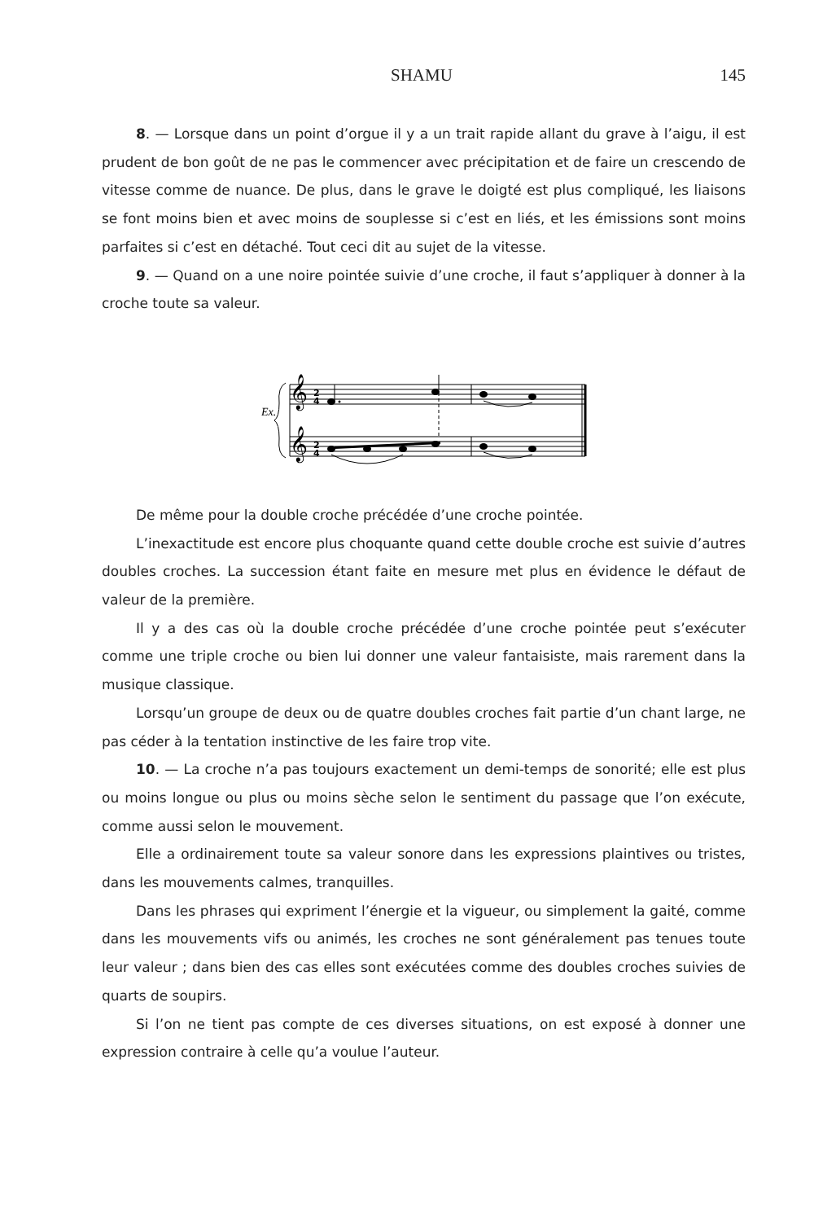SHAMU 145
8. — Lorsque dans un point d’orgue il y a un trait rapide allant du grave à l’aigu, il est prudent de bon goût de ne pas le commencer avec précipitation et de faire un crescendo de vitesse comme de nuance. De plus, dans le grave le doigté est plus compliqué, les liaisons se font moins bien et avec moins de souplesse si c’est en liés, et les émissions sont moins parfaites si c’est en détaché. Tout ceci dit au sujet de la vitesse.
9. — Quand on a une noire pointée suivie d’une croche, il faut s’appliquer à donner à la croche toute sa valeur.
Ex.
𝄞
𝄞
2
4
2
4
De même pour la double croche précédée d’une croche pointée.
L’inexactitude est encore plus choquante quand cette double croche est suivie d’autres doubles croches. La succession étant faite en mesure met plus en évidence le défaut de valeur de la première.
Il y a des cas où la double croche précédée d’une croche pointée peut s’exécuter comme une triple croche ou bien lui donner une valeur fantaisiste, mais rarement dans la musique classique.
Lorsqu’un groupe de deux ou de quatre doubles croches fait partie d’un chant large, ne pas céder à la tentation instinctive de les faire trop vite.
10. — La croche n’a pas toujours exactement un demi-temps de sonorité; elle est plus ou moins longue ou plus ou moins sèche selon le sentiment du passage que l’on exécute, comme aussi selon le mouvement.
Elle a ordinairement toute sa valeur sonore dans les expressions plaintives ou tristes, dans les mouvements calmes, tranquilles.
Dans les phrases qui expriment l’énergie et la vigueur, ou simplement la gaité, comme dans les mouvements vifs ou animés, les croches ne sont généralement pas tenues toute leur valeur ; dans bien des cas elles sont exécutées comme des doubles croches suivies de quarts de soupirs.
Si l’on ne tient pas compte de ces diverses situations, on est exposé à donner une expression contraire à celle qu’a voulue l’auteur.